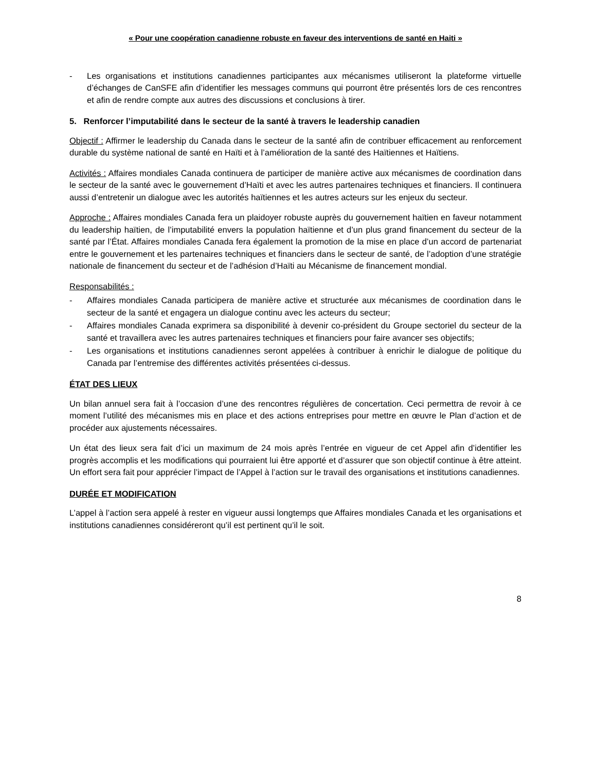« Pour une coopération canadienne robuste en faveur des interventions de santé en Haiti »
- Les organisations et institutions canadiennes participantes aux mécanismes utiliseront la plateforme virtuelle d’échanges de CanSFE afin d’identifier les messages communs qui pourront être présentés lors de ces rencontres et afin de rendre compte aux autres des discussions et conclusions à tirer.
5. Renforcer l’imputabilité dans le secteur de la santé à travers le leadership canadien
Objectif : Affirmer le leadership du Canada dans le secteur de la santé afin de contribuer efficacement au renforcement durable du système national de santé en Haïti et à l’amélioration de la santé des Haïtiennes et Haïtiens.
Activités : Affaires mondiales Canada continuera de participer de manière active aux mécanismes de coordination dans le secteur de la santé avec le gouvernement d’Haïti et avec les autres partenaires techniques et financiers. Il continuera aussi d’entretenir un dialogue avec les autorités haïtiennes et les autres acteurs sur les enjeux du secteur.
Approche : Affaires mondiales Canada fera un plaidoyer robuste auprès du gouvernement haïtien en faveur notamment du leadership haïtien, de l’imputabilité envers la population haïtienne et d’un plus grand financement du secteur de la santé par l’État. Affaires mondiales Canada fera également la promotion de la mise en place d’un accord de partenariat entre le gouvernement et les partenaires techniques et financiers dans le secteur de santé, de l’adoption d’une stratégie nationale de financement du secteur et de l’adhésion d’Haïti au Mécanisme de financement mondial.
Responsabilités :
- Affaires mondiales Canada participera de manière active et structurée aux mécanismes de coordination dans le secteur de la santé et engagera un dialogue continu avec les acteurs du secteur;
- Affaires mondiales Canada exprimera sa disponibilité à devenir co-président du Groupe sectoriel du secteur de la santé et travaillera avec les autres partenaires techniques et financiers pour faire avancer ses objectifs;
- Les organisations et institutions canadiennes seront appelées à contribuer à enrichir le dialogue de politique du Canada par l’entremise des différentes activités présentées ci-dessus.
ÉTAT DES LIEUX
Un bilan annuel sera fait à l’occasion d’une des rencontres régulières de concertation. Ceci permettra de revoir à ce moment l’utilité des mécanismes mis en place et des actions entreprises pour mettre en œuvre le Plan d’action et de procéder aux ajustements nécessaires.
Un état des lieux sera fait d’ici un maximum de 24 mois après l’entrée en vigueur de cet Appel afin d’identifier les progrès accomplis et les modifications qui pourraient lui être apporté et d’assurer que son objectif continue à être atteint. Un effort sera fait pour apprécier l’impact de l’Appel à l’action sur le travail des organisations et institutions canadiennes.
DURÉE ET MODIFICATION
L’appel à l’action sera appelé à rester en vigueur aussi longtemps que Affaires mondiales Canada et les organisations et institutions canadiennes considéreront qu’il est pertinent qu’il le soit.
8